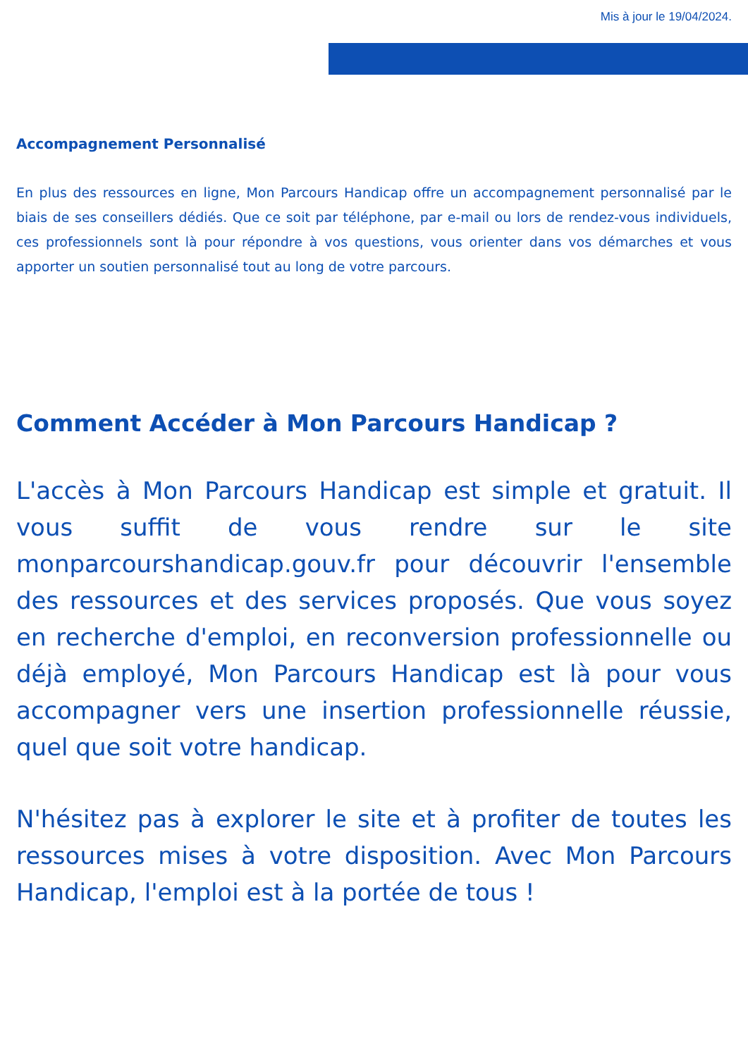Mis à jour le 19/04/2024.
Accompagnement Personnalisé
En plus des ressources en ligne, Mon Parcours Handicap offre un accompagnement personnalisé par le biais de ses conseillers dédiés. Que ce soit par téléphone, par e-mail ou lors de rendez-vous individuels, ces professionnels sont là pour répondre à vos questions, vous orienter dans vos démarches et vous apporter un soutien personnalisé tout au long de votre parcours.
Comment Accéder à Mon Parcours Handicap ?
L'accès à Mon Parcours Handicap est simple et gratuit. Il vous suffit de vous rendre sur le site monparcourshandicap.gouv.fr pour découvrir l'ensemble des ressources et des services proposés. Que vous soyez en recherche d'emploi, en reconversion professionnelle ou déjà employé, Mon Parcours Handicap est là pour vous accompagner vers une insertion professionnelle réussie, quel que soit votre handicap.
N'hésitez pas à explorer le site et à profiter de toutes les ressources mises à votre disposition. Avec Mon Parcours Handicap, l'emploi est à la portée de tous !